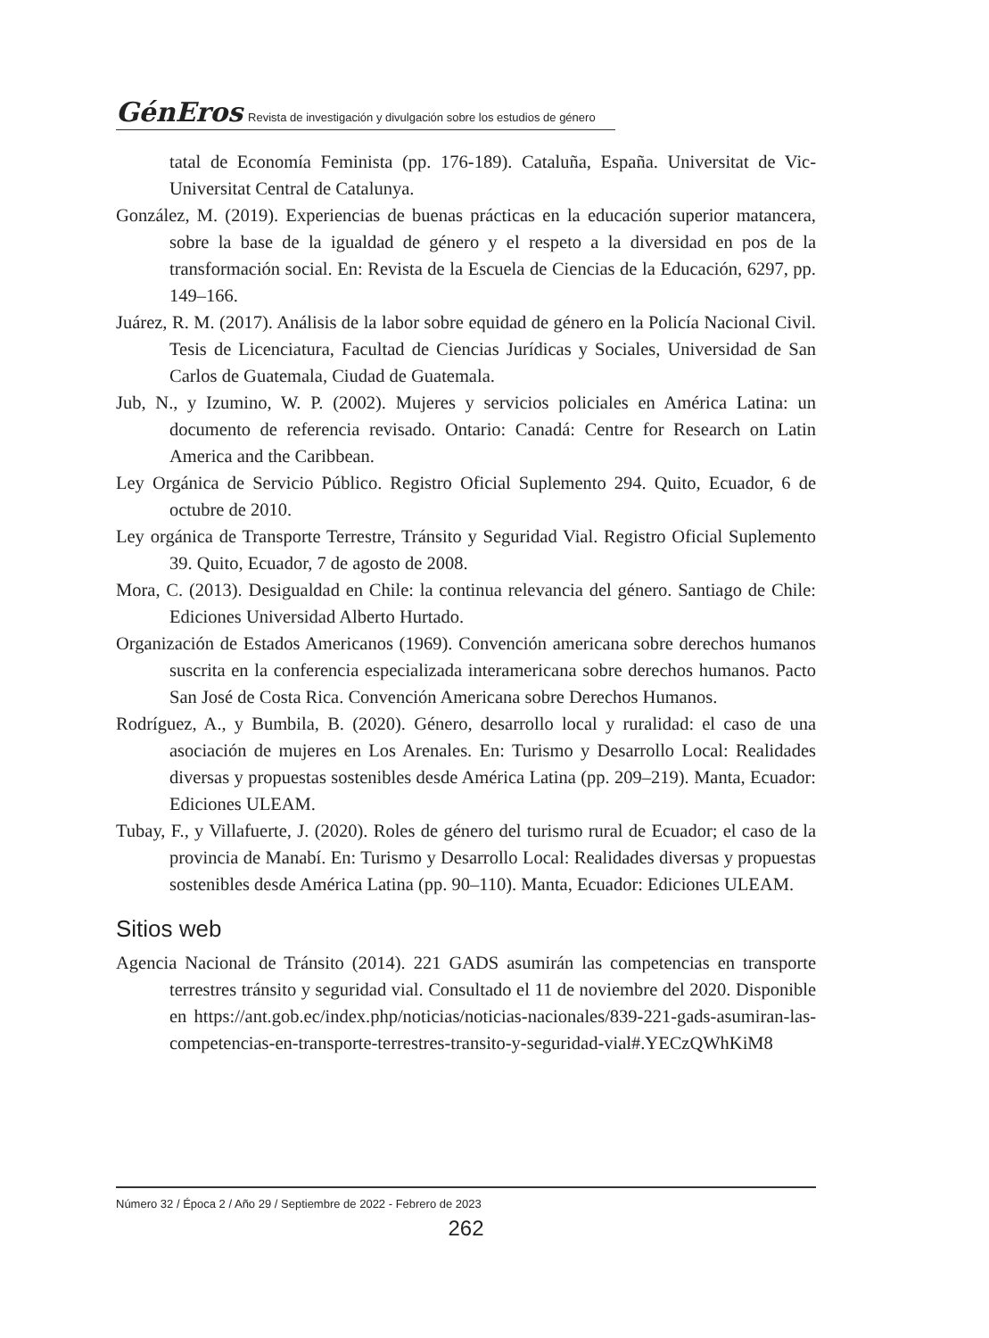GénEros Revista de investigación y divulgación sobre los estudios de género
tatal de Economía Feminista (pp. 176-189). Cataluña, España. Universitat de Vic-Universitat Central de Catalunya.
González, M. (2019). Experiencias de buenas prácticas en la educación superior matancera, sobre la base de la igualdad de género y el respeto a la diversidad en pos de la transformación social. En: Revista de la Escuela de Ciencias de la Educación, 6297, pp. 149–166.
Juárez, R. M. (2017). Análisis de la labor sobre equidad de género en la Policía Nacional Civil. Tesis de Licenciatura, Facultad de Ciencias Jurídicas y Sociales, Universidad de San Carlos de Guatemala, Ciudad de Guatemala.
Jub, N., y Izumino, W. P. (2002). Mujeres y servicios policiales en América Latina: un documento de referencia revisado. Ontario: Canadá: Centre for Research on Latin America and the Caribbean.
Ley Orgánica de Servicio Público. Registro Oficial Suplemento 294. Quito, Ecuador, 6 de octubre de 2010.
Ley orgánica de Transporte Terrestre, Tránsito y Seguridad Vial. Registro Oficial Suplemento 39. Quito, Ecuador, 7 de agosto de 2008.
Mora, C. (2013). Desigualdad en Chile: la continua relevancia del género. Santiago de Chile: Ediciones Universidad Alberto Hurtado.
Organización de Estados Americanos (1969). Convención americana sobre derechos humanos suscrita en la conferencia especializada interamericana sobre derechos humanos. Pacto San José de Costa Rica. Convención Americana sobre Derechos Humanos.
Rodríguez, A., y Bumbila, B. (2020). Género, desarrollo local y ruralidad: el caso de una asociación de mujeres en Los Arenales. En: Turismo y Desarrollo Local: Realidades diversas y propuestas sostenibles desde América Latina (pp. 209–219). Manta, Ecuador: Ediciones ULEAM.
Tubay, F., y Villafuerte, J. (2020). Roles de género del turismo rural de Ecuador; el caso de la provincia de Manabí. En: Turismo y Desarrollo Local: Realidades diversas y propuestas sostenibles desde América Latina (pp. 90–110). Manta, Ecuador: Ediciones ULEAM.
Sitios web
Agencia Nacional de Tránsito (2014). 221 GADS asumirán las competencias en transporte terrestres tránsito y seguridad vial. Consultado el 11 de noviembre del 2020. Disponible en https://ant.gob.ec/index.php/noticias/noticias-nacionales/839-221-gads-asumiran-las-competencias-en-transporte-terrestres-transito-y-seguridad-vial#.YECzQWhKiM8
Número 32 / Época 2 / Año 29 / Septiembre de 2022 - Febrero de 2023
262